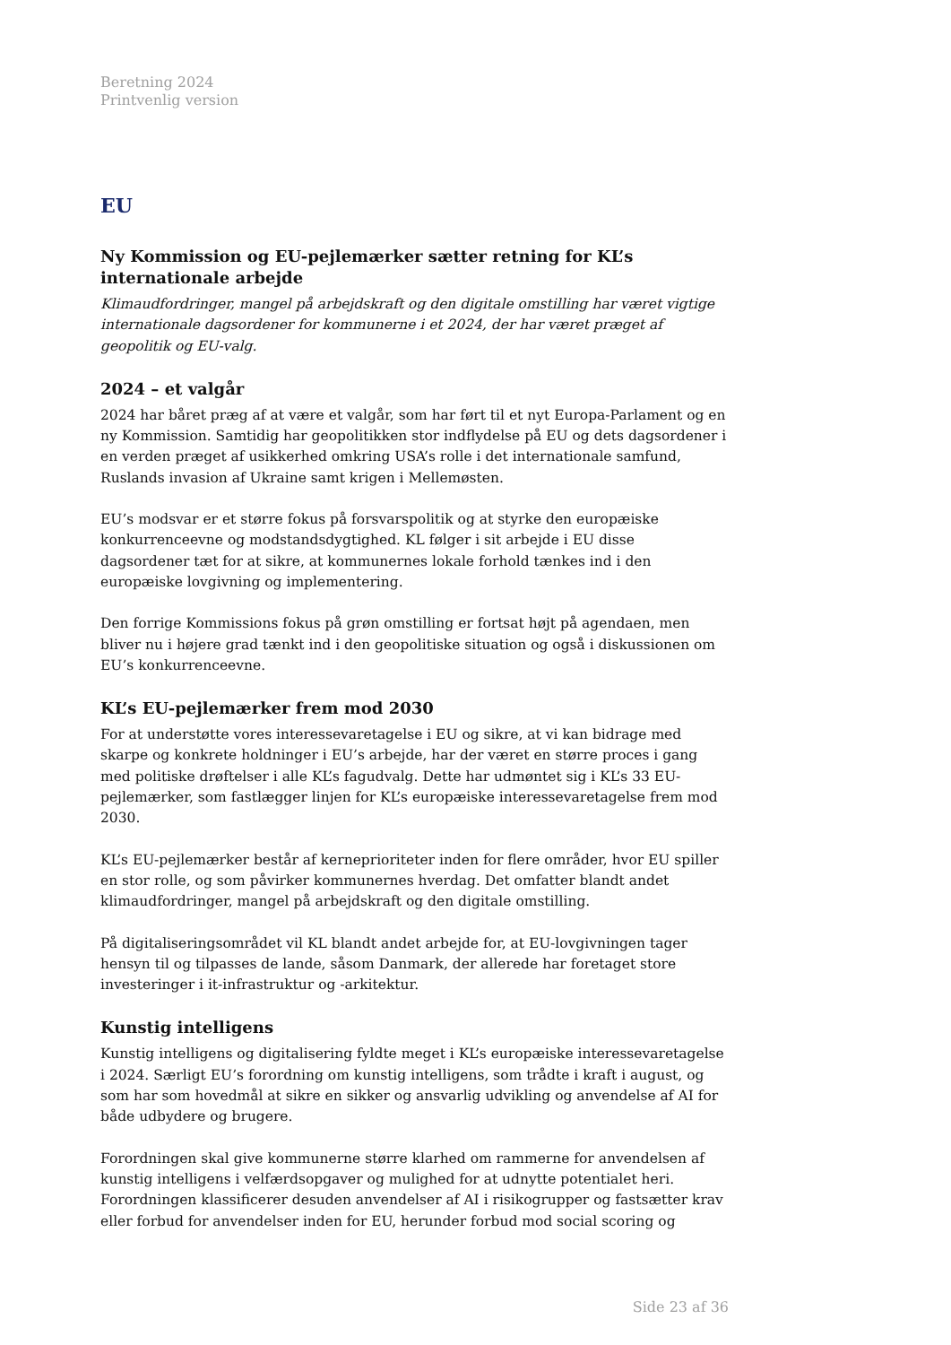Beretning 2024
Printvenlig version
EU
Ny Kommission og EU-pejlemærker sætter retning for KL’s internationale arbejde
Klimaudfordringer, mangel på arbejdskraft og den digitale omstilling har været vigtige internationale dagsordener for kommunerne i et 2024, der har været præget af geopolitik og EU-valg.
2024 – et valgår
2024 har båret præg af at være et valgår, som har ført til et nyt Europa-Parlament og en ny Kommission. Samtidig har geopolitikken stor indflydelse på EU og dets dagsordener i en verden præget af usikkerhed omkring USA’s rolle i det internationale samfund, Ruslands invasion af Ukraine samt krigen i Mellemøsten.
EU’s modsvar er et større fokus på forsvarspolitik og at styrke den europæiske konkurrenceevne og modstandsdygtighed. KL følger i sit arbejde i EU disse dagsordener tæt for at sikre, at kommunernes lokale forhold tænkes ind i den europæiske lovgivning og implementering.
Den forrige Kommissions fokus på grøn omstilling er fortsat højt på agendaen, men bliver nu i højere grad tænkt ind i den geopolitiske situation og også i diskussionen om EU’s konkurrenceevne.
KL’s EU-pejlemærker frem mod 2030
For at understøtte vores interessevaretagelse i EU og sikre, at vi kan bidrage med skarpe og konkrete holdninger i EU’s arbejde, har der været en større proces i gang med politiske drøftelser i alle KL’s fagudvalg. Dette har udmøntet sig i KL’s 33 EU-pejlemærker, som fastlægger linjen for KL’s europæiske interessevaretagelse frem mod 2030.
KL’s EU-pejlemærker består af kerneprioriteter inden for flere områder, hvor EU spiller en stor rolle, og som påvirker kommunernes hverdag. Det omfatter blandt andet klimaudfordringer, mangel på arbejdskraft og den digitale omstilling.
På digitaliseringsområdet vil KL blandt andet arbejde for, at EU-lovgivningen tager hensyn til og tilpasses de lande, såsom Danmark, der allerede har foretaget store investeringer i it-infrastruktur og -arkitektur.
Kunstig intelligens
Kunstig intelligens og digitalisering fyldte meget i KL’s europæiske interessevaretagelse i 2024. Særligt EU’s forordning om kunstig intelligens, som trådte i kraft i august, og som har som hovedmål at sikre en sikker og ansvarlig udvikling og anvendelse af AI for både udbydere og brugere.
Forordningen skal give kommunerne større klarhed om rammerne for anvendelsen af kunstig intelligens i velfærdsopgaver og mulighed for at udnytte potentialet heri. Forordningen klassificerer desuden anvendelser af AI i risikogrupper og fastsætter krav eller forbud for anvendelser inden for EU, herunder forbud mod social scoring og
Side 23 af 36